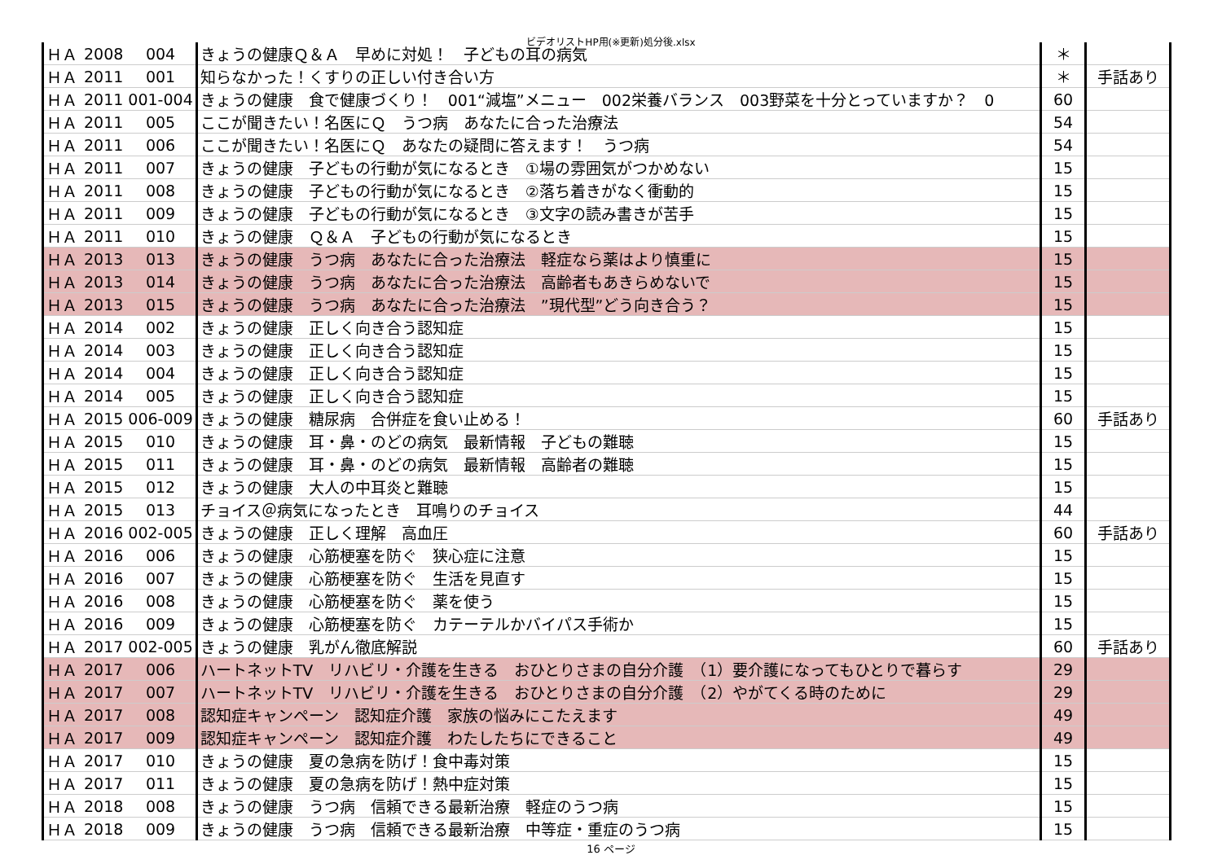ビデオリストHP用(※更新)処分後.xlsx
| ＨＡ | 2008 | 004 | きょうの健康Ｑ＆Ａ 早めに対処！ 子どもの耳の病気 | ＊ | |
| ＨＡ | 2011 | 001 | 知らなかった！くすりの正しい付き合い方 | ＊ | 手話あり |
| ＨＡ | 2011 | 001-004 | きょうの健康 食で健康づくり！ 001“減塩”メニュー 002栄養バランス 003野菜を十分とっていますか？ 0 | 60 | |
| ＨＡ | 2011 | 005 | ここが聞きたい！名医にＱ うつ病 あなたに合った治療法 | 54 | |
| ＨＡ | 2011 | 006 | ここが聞きたい！名医にＱ あなたの疑問に答えます！ うつ病 | 54 | |
| ＨＡ | 2011 | 007 | きょうの健康 子どもの行動が気になるとき ①場の雰囲気がつかめない | 15 | |
| ＨＡ | 2011 | 008 | きょうの健康 子どもの行動が気になるとき ②落ち着きがなく衝動的 | 15 | |
| ＨＡ | 2011 | 009 | きょうの健康 子どもの行動が気になるとき ③文字の読み書きが苦手 | 15 | |
| ＨＡ | 2011 | 010 | きょうの健康 Ｑ＆Ａ 子どもの行動が気になるとき | 15 | |
| ＨＡ | 2013 | 013 | きょうの健康 うつ病 あなたに合った治療法 軽症なら薬はより慎重に | 15 | |
| ＨＡ | 2013 | 014 | きょうの健康 うつ病 あなたに合った治療法 高齢者もあきらめないで | 15 | |
| ＨＡ | 2013 | 015 | きょうの健康 うつ病 あなたに合った治療法 ”現代型”どう向き合う？ | 15 | |
| ＨＡ | 2014 | 002 | きょうの健康 正しく向き合う認知症 | 15 | |
| ＨＡ | 2014 | 003 | きょうの健康 正しく向き合う認知症 | 15 | |
| ＨＡ | 2014 | 004 | きょうの健康 正しく向き合う認知症 | 15 | |
| ＨＡ | 2014 | 005 | きょうの健康 正しく向き合う認知症 | 15 | |
| ＨＡ | 2015 | 006-009 | きょうの健康 糖尿病 合併症を食い止める！ | 60 | 手話あり |
| ＨＡ | 2015 | 010 | きょうの健康 耳・鼻・のどの病気 最新情報 子どもの難聴 | 15 | |
| ＨＡ | 2015 | 011 | きょうの健康 耳・鼻・のどの病気 最新情報 高齢者の難聴 | 15 | |
| ＨＡ | 2015 | 012 | きょうの健康 大人の中耳炎と難聴 | 15 | |
| ＨＡ | 2015 | 013 | チョイス＠病気になったとき 耳鳴りのチョイス | 44 | |
| ＨＡ | 2016 | 002-005 | きょうの健康 正しく理解 高血圧 | 60 | 手話あり |
| ＨＡ | 2016 | 006 | きょうの健康 心筋梗塞を防ぐ 狭心症に注意 | 15 | |
| ＨＡ | 2016 | 007 | きょうの健康 心筋梗塞を防ぐ 生活を見直す | 15 | |
| ＨＡ | 2016 | 008 | きょうの健康 心筋梗塞を防ぐ 薬を使う | 15 | |
| ＨＡ | 2016 | 009 | きょうの健康 心筋梗塞を防ぐ カテーテルかバイパス手術か | 15 | |
| ＨＡ | 2017 | 002-005 | きょうの健康 乳がん徹底解説 | 60 | 手話あり |
| ＨＡ | 2017 | 006 | ハートネットTV リハビリ・介護を生きる おひとりさまの自分介護 （1）要介護になってもひとりで暮らす | 29 | |
| ＨＡ | 2017 | 007 | ハートネットTV リハビリ・介護を生きる おひとりさまの自分介護 （2）やがてくる時のために | 29 | |
| ＨＡ | 2017 | 008 | 認知症キャンペーン 認知症介護 家族の悩みにこたえます | 49 | |
| ＨＡ | 2017 | 009 | 認知症キャンペーン 認知症介護 わたしたちにできること | 49 | |
| ＨＡ | 2017 | 010 | きょうの健康 夏の急病を防げ！食中毒対策 | 15 | |
| ＨＡ | 2017 | 011 | きょうの健康 夏の急病を防げ！熱中症対策 | 15 | |
| ＨＡ | 2018 | 008 | きょうの健康 うつ病 信頼できる最新治療 軽症のうつ病 | 15 | |
| ＨＡ | 2018 | 009 | きょうの健康 うつ病 信頼できる最新治療 中等症・重症のうつ病 | 15 | |
16 ページ